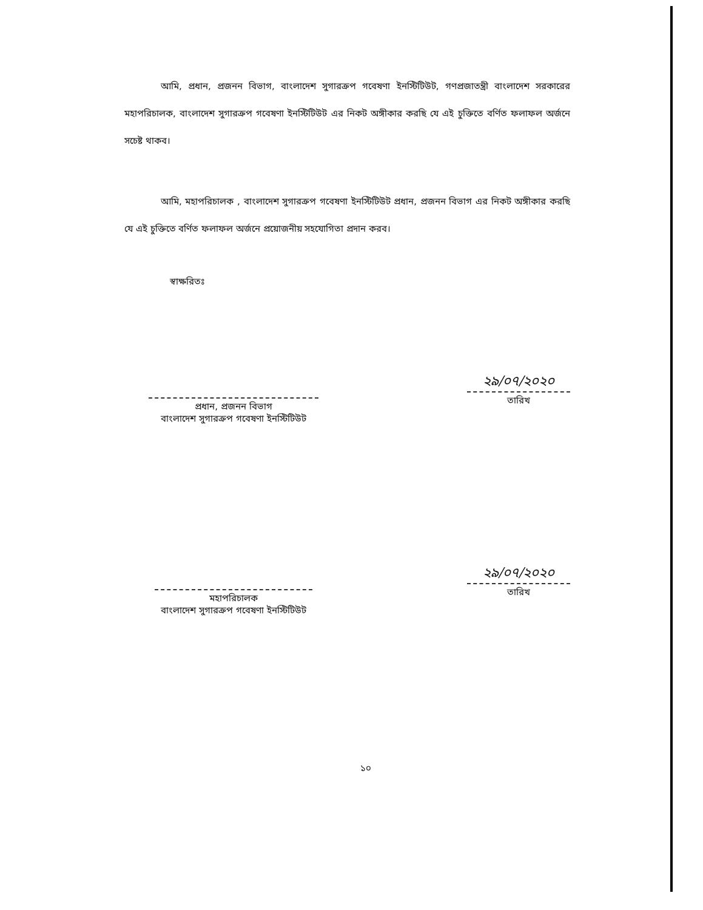আমি, প্রধান, প্রজনন বিভাগ, বাংলাদেশ সুগারক্রপ গবেষণা ইনস্টিটিউট, গণপ্রজাতন্ত্রী বাংলাদেশ সরকারের মহাপরিচালক, বাংলাদেশ সুগারক্রপ গবেষণা ইনস্টিটিউট এর নিকট অঙ্গীকার করছি যে এই চুক্তিতে বর্ণিত ফলাফল অর্জনে সচেষ্ট থাকব।
আমি, মহাপরিচালক , বাংলাদেশ সুগারক্রপ গবেষণা ইনস্টিটিউট প্রধান, প্রজনন বিভাগ এর নিকট অঙ্গীকার করছি যে এই চুক্তিতে বর্ণিত ফলাফল অর্জনে প্রয়োজনীয় সহযোগিতা প্রদান করব।
স্বাক্ষরিতঃ
প্রধান, প্রজনন বিভাগ
বাংলাদেশ সুগারক্রপ গবেষণা ইনস্টিটিউট
২৯/০৭/২০২০
তারিখ
মহাপরিচালক
বাংলাদেশ সুগারক্রপ গবেষণা ইনস্টিটিউট
২৯/০৭/২০২০
তারিখ
১০